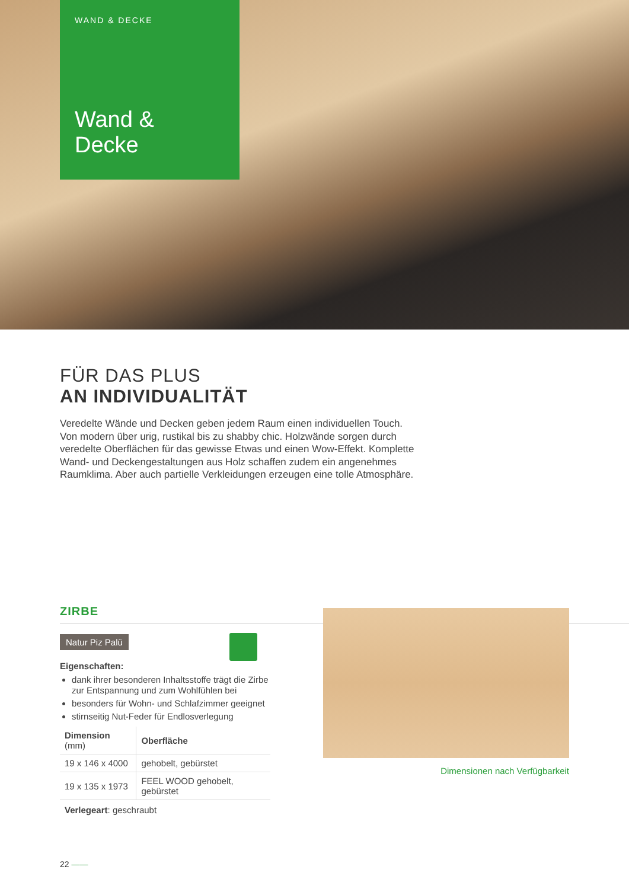WAND & DECKE
Wand &
Decke
FÜR DAS PLUS
AN INDIVIDUALITÄT
Veredelte Wände und Decken geben jedem Raum einen individuellen Touch. Von modern über urig, rustikal bis zu shabby chic. Holzwände sorgen durch veredelte Oberflächen für das gewisse Etwas und einen Wow-Effekt. Komplette Wand- und Deckengestaltungen aus Holz schaffen zudem ein angenehmes Raumklima. Aber auch partielle Verkleidungen erzeugen eine tolle Atmosphäre.
ZIRBE
Natur Piz Palü
Eigenschaften:
dank ihrer besonderen Inhaltsstoffe trägt die Zirbe zur Entspannung und zum Wohlfühlen bei
besonders für Wohn- und Schlafzimmer geeignet
stirnseitig Nut-Feder für Endlosverlegung
| Dimension (mm) | Oberfläche |
| --- | --- |
| 19 x 146 x 4000 | gehobelt, gebürstet |
| 19 x 135 x 1973 | FEEL WOOD gehobelt, gebürstet |
Verlegeart: geschraubt
Dimensionen nach Verfügbarkeit
22 ——